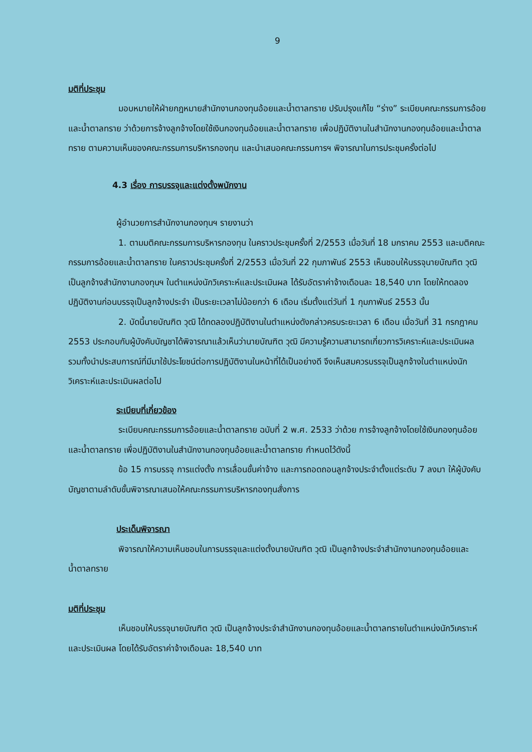9
มติที่ประชุม
มอบหมายให้ฝ่ายกฎหมายสำนักงานกองทุนอ้อยและน้ำตาลทราย ปรับปรุงแก้ไข “ร่าง” ระเบียบคณะกรรมการอ้อยและน้ำตาลทราย ว่าด้วยการจ้างลูกจ้างโดยใช้เงินกองทุนอ้อยและน้ำตาลทราย เพื่อปฏิบัติงานในสำนักงานกองทุนอ้อยและน้ำตาลทราย ตามความเห็นของคณะกรรมการบริหารกองทุน และนำเสนอคณะกรรมการฯ พิจารณาในการประชุมครั้งต่อไป
4.3 เรื่อง การบรรจุและแต่งตั้งพนักงาน
ผู้อำนวยการสำนักงานกองทุนฯ รายงานว่า
1. ตามมติคณะกรรมการบริหารกองทุน ในคราวประชุมครั้งที่ 2/2553 เมื่อวันที่ 18 มกราคม 2553 และมติคณะกรรมการอ้อยและน้ำตาลทราย ในคราวประชุมครั้งที่ 2/2553 เมื่อวันที่ 22 กุมภาพันธ์ 2553 เห็นชอบให้บรรจุนายบัณฑิต วุฒิ เป็นลูกจ้างสำนักงานกองทุนฯ ในตำแหน่งนักวิเคราะห์และประเมินผล ได้รับอัตราค่าจ้างเดือนละ 18,540 บาท โดยให้ทดลองปฏิบัติงานก่อนบรรจุเป็นลูกจ้างประจำ เป็นระยะเวลาไม่น้อยกว่า 6 เดือน เริ่มตั้งแต่วันที่ 1 กุมภาพันธ์ 2553 นั้น
2. บัดนี้นายบัณฑิต วุฒิ ได้ทดลองปฏิบัติงานในตำแหน่งดังกล่าวครบระยะเวลา 6 เดือน เมื่อวันที่ 31 กรกฎาคม 2553 ประกอบกับผู้บังคับบัญชาได้พิจารณาแล้วเห็นว่านายบัณฑิต วุฒิ มีความรู้ความสามารถเกี่ยวการวิเคราะห์และประเมินผล รวมทั้งนำประสบการณ์ที่มีมาใช้ประโยชน์ต่อการปฏิบัติงานในหน้าที่ได้เป็นอย่างดี จึงเห็นสมควรบรรจุเป็นลูกจ้างในตำแหน่งนักวิเคราะห์และประเมินผลต่อไป
ระเบียบที่เกี่ยวข้อง
ระเบียบคณะกรรมการอ้อยและน้ำตาลทราย ฉบับที่ 2 พ.ศ. 2533 ว่าด้วย การจ้างลูกจ้างโดยใช้เงินกองทุนอ้อยและน้ำตาลทราย เพื่อปฏิบัติงานในสำนักงานกองทุนอ้อยและน้ำตาลทราย กำหนดไว้ดังนี้
ข้อ 15 การบรรจุ การแต่งตั้ง การเลื่อนขั้นค่าจ้าง และการถอดถอนลูกจ้างประจำตั้งแต่ระดับ 7 ลงมา ให้ผู้บังคับบัญชาตามลำดับขั้นพิจารณาเสนอให้คณะกรรมการบริหารกองทุนสั่งการ
ประเด็นพิจารณา
พิจารณาให้ความเห็นชอบในการบรรจุและแต่งตั้งนายบัณฑิต วุฒิ เป็นลูกจ้างประจำสำนักงานกองทุนอ้อยและน้ำตาลทราย
มติที่ประชุม
เห็นชอบให้บรรจุนายบัณฑิต วุฒิ เป็นลูกจ้างประจำสำนักงานกองทุนอ้อยและน้ำตาลทรายในตำแหน่งนักวิเคราะห์และประเมินผล โดยได้รับอัตราค่าจ้างเดือนละ 18,540 บาท